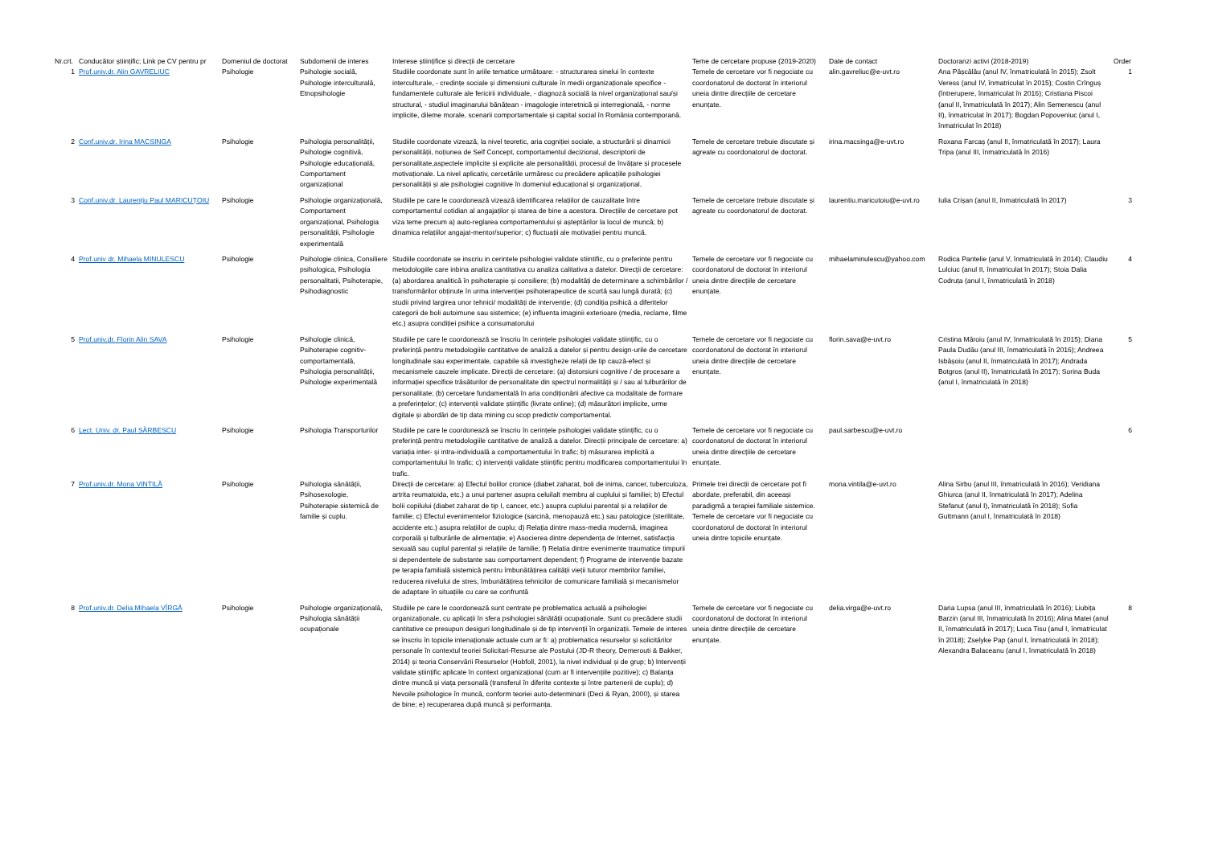| Nr.crt. | Conducător științific; Link pe CV pentru pr | Domeniul de doctorat | Subdomenii de interes | Interese științifice și direcții de cercetare | Teme de cercetare propuse (2019-2020) | Date de contact | Doctoranzi activi (2018-2019) | Order |
| --- | --- | --- | --- | --- | --- | --- | --- | --- |
| 1 | Prof.univ.dr. Alin GAVRELIUC | Psihologie | Psihologie socială, Psihologie interculturală, Etnopsihologie | Studiile coordonate sunt în ariile tematice următoare: - structurarea sinelui în contexte interculturale, - credințe sociale și dimensiuni culturale în medii organizaționale specifice - fundamentele culturale ale fericirii individuale, - diagnoză socială la nivel organizațional sau/și structural, - studiul imaginarului bănățean - imagologie interetnică și interregională, - norme implicite, dileme morale, scenarii comportamentale și capital social în România contemporană. | Temele de cercetare vor fi negociate cu coordonatorul de doctorat în interiorul uneia dintre direcțiile de cercetare enunțate. | alin.gavreliuc@e-uvt.ro | Ana Pășcălău (anul IV, înmatriculată în 2015); Zsolt Veress (anul IV, înmatriculat în 2015); Costin Crînguș (întrerupere, înmatriculat în 2016); Cristiana Piscoi (anul II, înmatriculată în 2017); Alin Semenescu (anul II), înmatriculat în 2017); Bogdan Popoveniuc (anul I, înmatriculat în 2018) | 1 |
| 2 | Conf.univ.dr. Irina MACSINGA | Psihologie | Psihologia personalității, Psihologie cognitivă, Psihologie educațională, Comportament organizațional | Studiile coordonate vizează, la nivel teoretic, aria cogniției sociale, a structurării și dinamicii personalității, noțiunea de Self Concept, comportamentul decizional, descriptorii de personalitate,aspectele implicite și explicite ale personalității, procesul de învățare și procesele motivaționale. La nivel aplicativ, cercetările urmăresc cu precădere aplicațiile psihologiei personalității și ale psihologiei cognitive în domeniul educațional și organizațional. | Temele de cercetare trebuie discutate și agreate cu coordonatorul de doctorat. | irina.macsinga@e-uvt.ro | Roxana Farcaș (anul II, înmatriculată în 2017); Laura Tripa (anul III, înmatriculată în 2016) | |
| 3 | Conf.univ.dr. Laurențiu Paul MARICUȚOIU | Psihologie | Psihologie organizațională, Comportament organizațional, Psihologia personalității, Psihologie experimentală | Studiile pe care le coordonează vizează identificarea relațiilor de cauzalitate între comportamentul cotidian al angajaților și starea de bine a acestora. Direcțiile de cercetare pot viza teme precum a) auto-reglarea comportamentului și așteptărilor la locul de muncă; b) dinamica relațiilor angajat-mentor/superior; c) fluctuații ale motivației pentru muncă. | Temele de cercetare trebuie discutate și agreate cu coordonatorul de doctorat. | laurentiu.maricutoiu@e-uvt.ro | Iulia Crișan (anul II, înmatriculată în 2017) | 3 |
| 4 | Prof.univ dr. Mihaela MINULESCU | Psihologie | Psihologie clinica, Consiliere psihologica, Psihologia personalitatii, Psihoterapie, Psihodiagnostic | Studiile coordonate se inscriu in cerintele psihologiei validate stiintific, cu o preferinte pentru metodologiile care inbina analiza cantitativa cu analiza calitativa a datelor. Direcţii de cercetare: (a) abordarea analitică în psihoterapie și consiliere; (b) modalități de determinare a schimbărilor / transformărilor obținute în urma intervenției psihoterapeutice de scurtă sau lungă durată; (c) studii privind largirea unor tehnici/ modalități de intervenție; (d) condiția psihică a diferitelor categorii de boli autoimune sau sistemice; (e) influenta imaginii exterioare (media, reclame, filme etc.) asupra condiției psihice a consumatorului | Temele de cercetare vor fi negociate cu coordonatorul de doctorat în interiorul uneia dintre direcțiile de cercetare enunțate. | mihaelaminulescu@yahoo.com | Rodica Pantelie (anul V, înmatriculată în 2014); Claudiu Lulciuc (anul II, înmatriculat în 2017); Stoia Dalia Codruța (anul I, înmatriculată în 2018) | 4 |
| 5 | Prof.univ.dr. Florin Alin SAVA | Psihologie | Psihologie clinică, Psihoterapie cognitiv-comportamentală, Psihologia personalității, Psihologie experimentală | Studiile pe care le coordonează se înscriu în cerințele psihologiei validate științific, cu o preferință pentru metodologiile cantitative de analiză a datelor și pentru design-urile de cercetare longitudinale sau experimentale, capabile să investigheze relații de tip cauză-efect și mecanismele cauzele implicate. Direcții de cercetare: (a) distorsiuni cognitive / de procesare a informației specifice trăsăturilor de personalitate din spectrul normalității și / sau al tulburărilor de personalitate; (b) cercetare fundamentală în aria condiționării afective ca modalitate de formare a preferințelor; (c) intervenții validate științific (livrate online); (d) măsurători implicite, urme digitale și abordări de tip data mining cu scop predictiv comportamental. | Temele de cercetare vor fi negociate cu coordonatorul de doctorat în interiorul uneia dintre direcțiile de cercetare enunțate. | florin.sava@e-uvt.ro | Cristina Măroiu (anul IV, înmatriculată în 2015); Diana Paula Dudău (anul III, înmatriculată în 2016); Andreea Isbășoiu (anul II, înmatriculată în 2017); Andrada Botgros (anul II), înmatriculată în 2017); Sorina Buda (anul I, înmatriculată în 2018) | 5 |
| 6 | Lect. Univ. dr. Paul SÂRBESCU | Psihologie | Psihologia Transporturilor | Studiile pe care le coordonează se înscriu în cerințele psihologiei validate științific, cu o preferință pentru metodologiile cantitative de analiză a datelor. Direcții principale de cercetare: a) variația inter- și intra-individuală a comportamentului în trafic; b) măsurarea implicită a comportamentului în trafic; c) intervenții validate științific pentru modificarea comportamentului în trafic. | Temele de cercetare vor fi negociate cu coordonatorul de doctorat în interiorul uneia dintre direcțiile de cercetare enunțate. | paul.sarbescu@e-uvt.ro | | 6 |
| 7 | Prof.univ.dr. Mona VINTILĂ | Psihologie | Psihologia sănătății, Psihosexologie, Psihoterapie sistemică de familie și cuplu. | Direcții de cercetare: a) Efectul bolilor cronice (diabet zaharat, boli de inima, cancer, tuberculoza, artrita reumatoida, etc.) a unui partener asupra celuilalt membru al cuplului și familiei; b) Efectul bolii copilului (diabet zaharat de tip I, cancer, etc.) asupra cuplului parental și a relațiilor de familie; c) Efectul evenimentelor fiziologice (sarcină, menopauză etc.) sau patologice (sterilitate, accidente etc.) asupra relațiilor de cuplu; d) Relația dintre mass-media modernă, imaginea corporală și tulburările de alimentație; e) Asocierea dintre dependența de Internet, satisfacția sexuală sau cuplul parental și relațiile de familie; f) Relatia dintre evenimente traumatice timpurii si dependentele de substante sau comportament dependent; f) Programe de intervenție bazate pe terapia familială sistemică pentru îmbunătățirea calității vieții tuturor membrilor familiei, reducerea nivelului de stres, îmbunătățirea tehnicilor de comunicare familială și mecanismelor de adaptare în situațiile cu care se confruntă | Primele trei direcții de cercetare pot fi abordate, preferabil, din aceeași paradigmă a terapiei familiale sistemice. Temele de cercetare vor fi negociate cu coordonatorul de doctorat în interiorul uneia dintre topicile enunțate. | mona.vintila@e-uvt.ro | Alina Sirbu (anul III, înmatriculată în 2016); Veridiana Ghiurca (anul II, înmatriculată în 2017); Adelina Stefanut (anul I), înmatriculată în 2018); Sofia Guttmann (anul I, înmatriculată în 2018) | |
| 8 | Prof.univ.dr. Delia Mihaela VÎRGĂ | Psihologie | Psihologie organizațională, Psihologia sănătății ocupaționale | Studiile pe care le coordonează sunt centrate pe problematica actuală a psihologiei organizaționale, cu aplicații în sfera psihologiei sănătății ocupaționale. Sunt cu precădere studii cantitative ce presupun desiguri longitudinale și de tip intervenții în organizații. Temele de interes se înscriu în topicile intenaționale actuale cum ar fi: a) problematica resurselor și solicitărilor personale în contextul teoriei Solicitari-Resurse ale Postului (JD-R theory, Demerouti & Bakker, 2014) și teoria Conservării Resurselor (Hobfoll, 2001), la nivel individual și de grup; b) Intervenții validate științific aplicate în context organizațional (cum ar fi intervențiile pozitive); c) Balanța dintre muncă și viața personală (transferul în diferite contexte și între partenerii de cuplu); d) Nevoile psihologice în muncă, conform teoriei auto-determinarii (Deci & Ryan, 2000), și starea de bine; e) recuperarea după muncă și performanța. | Temele de cercetare vor fi negociate cu coordonatorul de doctorat în interiorul uneia dintre direcțiile de cercetare enunțate. | delia.virga@e-uvt.ro | Daria Lupsa (anul III, înmatriculată în 2016); Liubița Barzin (anul III, înmatriculată în 2016); Alina Matei (anul II, înmatriculată în 2017); Luca Tisu (anul I, înmatriculat în 2018); Zselyke Pap (anul I, înmatriculată în 2018); Alexandra Balaceanu (anul I, înmatriculată în 2018) | 8 |